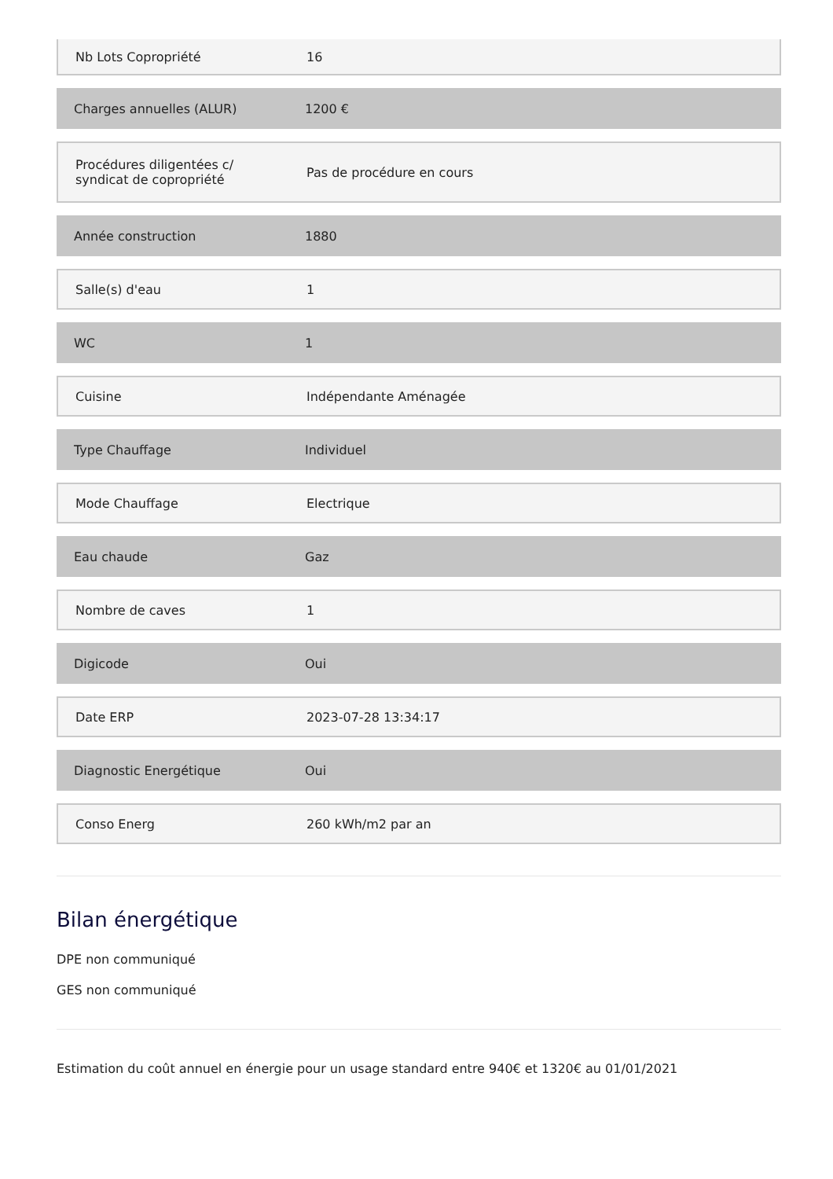Nb Lots Copropriété 16
Charges annuelles (ALUR) 1200 €
Procédures diligentées c/ syndicat de copropriété
Pas de procédure en cours
Année construction 1880
Salle(s) d'eau 1
WC 1
Cuisine Indépendante Aménagée
Type Chauffage Individuel
Mode Chauffage Electrique
Eau chaude Gaz
Nombre de caves 1
Digicode Oui
Date ERP 2023-07-28 13:34:17
Diagnostic Energétique Oui
Conso Energ 260 kWh/m2 par an
Bilan énergétique
DPE non communiqué
GES non communiqué
Estimation du coût annuel en énergie pour un usage standard entre 940€ et 1320€ au 01/01/2021